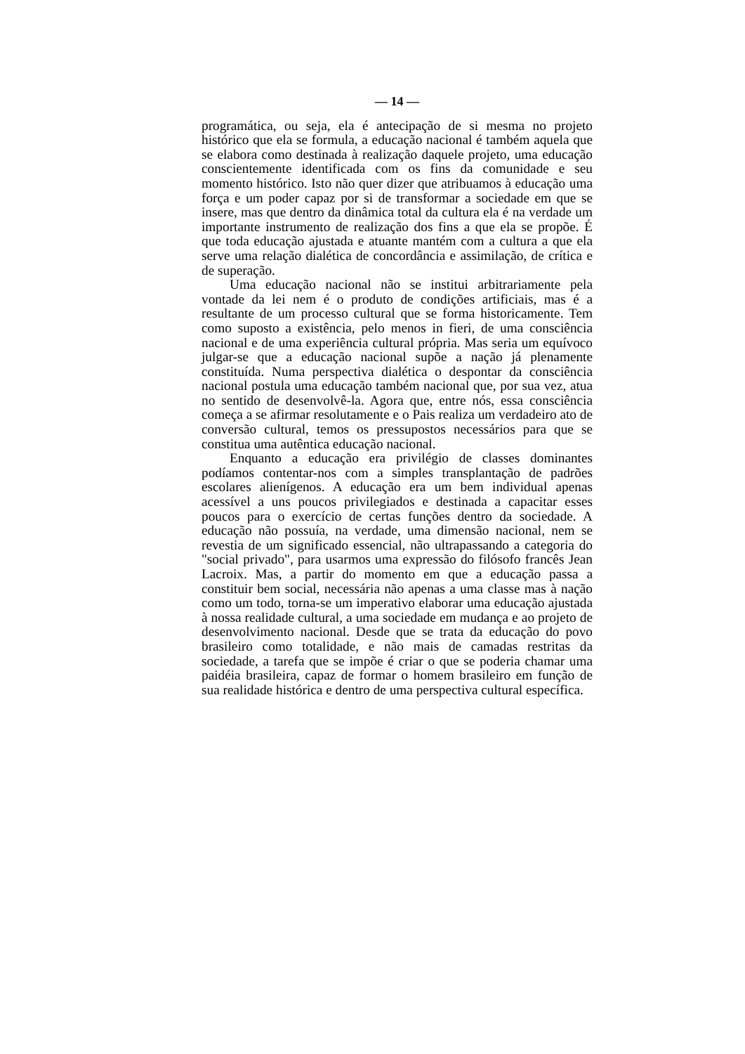— 14 —
programática, ou seja, ela é antecipação de si mesma no projeto histórico que ela se formula, a educação nacional é também aquela que se elabora como destinada à realização daquele projeto, uma educação conscientemente identificada com os fins da comunidade e seu momento histórico. Isto não quer dizer que atribuamos à educação uma força e um poder capaz por si de transformar a sociedade em que se insere, mas que dentro da dinâmica total da cultura ela é na verdade um importante instrumento de realização dos fins a que ela se propõe. É que toda educação ajustada e atuante mantém com a cultura a que ela serve uma relação dialética de concordância e assimilação, de crítica e de superação.
Uma educação nacional não se institui arbitrariamente pela vontade da lei nem é o produto de condições artificiais, mas é a resultante de um processo cultural que se forma historicamente. Tem como suposto a existência, pelo menos in fieri, de uma consciência nacional e de uma experiência cultural própria. Mas seria um equívoco julgar-se que a educação nacional supõe a nação já plenamente constituída. Numa perspectiva dialética o despontar da consciência nacional postula uma educação também nacional que, por sua vez, atua no sentido de desenvolvê-la. Agora que, entre nós, essa consciência começa a se afirmar resolutamente e o Pais realiza um verdadeiro ato de conversão cultural, temos os pressupostos necessários para que se constitua uma autêntica educação nacional.
Enquanto a educação era privilégio de classes dominantes podíamos contentar-nos com a simples transplantação de padrões escolares alienígenos. A educação era um bem individual apenas acessível a uns poucos privilegiados e destinada a capacitar esses poucos para o exercício de certas funções dentro da sociedade. A educação não possuía, na verdade, uma dimensão nacional, nem se revestia de um significado essencial, não ultrapassando a categoria do "social privado", para usarmos uma expressão do filósofo francês Jean Lacroix. Mas, a partir do momento em que a educação passa a constituir bem social, necessária não apenas a uma classe mas à nação como um todo, torna-se um imperativo elaborar uma educação ajustada à nossa realidade cultural, a uma sociedade em mudança e ao projeto de desenvolvimento nacional. Desde que se trata da educação do povo brasileiro como totalidade, e não mais de camadas restritas da sociedade, a tarefa que se impõe é criar o que se poderia chamar uma paidéia brasileira, capaz de formar o homem brasileiro em função de sua realidade histórica e dentro de uma perspectiva cultural específica.